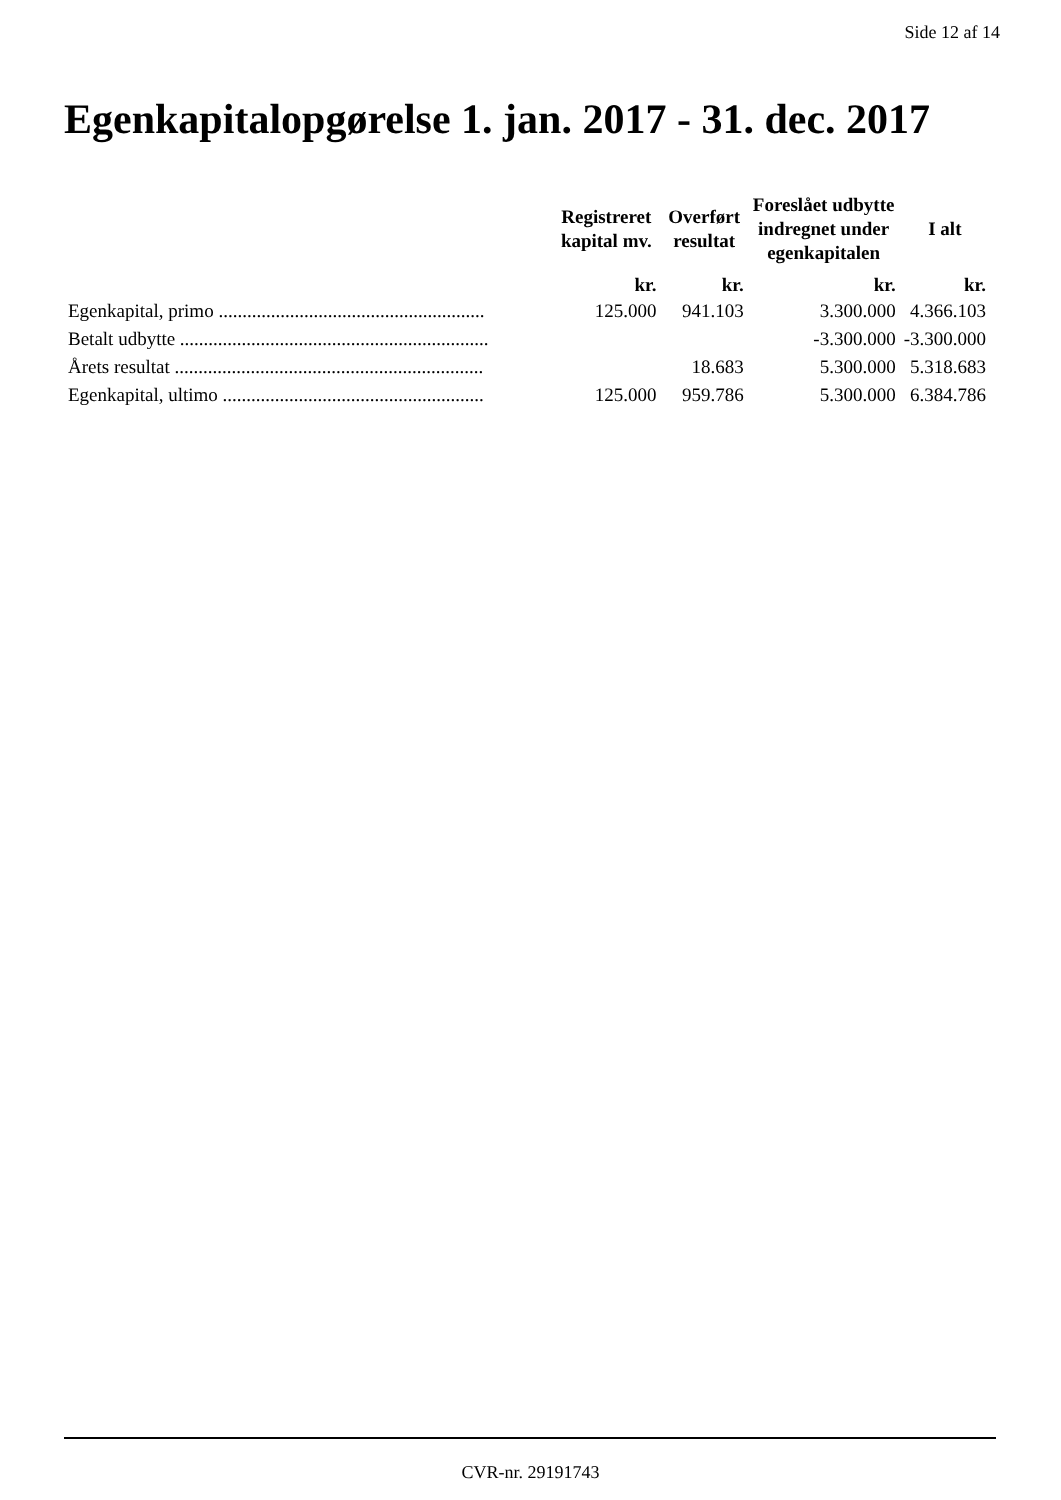Side 12 af 14
Egenkapitalopgørelse 1. jan. 2017 - 31. dec. 2017
| | Registreret kapital mv. | Overført resultat | Foreslået udbytte indregnet under egenkapitalen | I alt |
| --- | --- | --- | --- | --- |
| | kr. | kr. | kr. | kr. |
| Egenkapital, primo ........................................................ | 125.000 | 941.103 | 3.300.000 | 4.366.103 |
| Betalt udbytte ................................................................. | | | -3.300.000 | -3.300.000 |
| Årets resultat ................................................................. | | 18.683 | 5.300.000 | 5.318.683 |
| Egenkapital, ultimo ....................................................... | 125.000 | 959.786 | 5.300.000 | 6.384.786 |
CVR-nr. 29191743